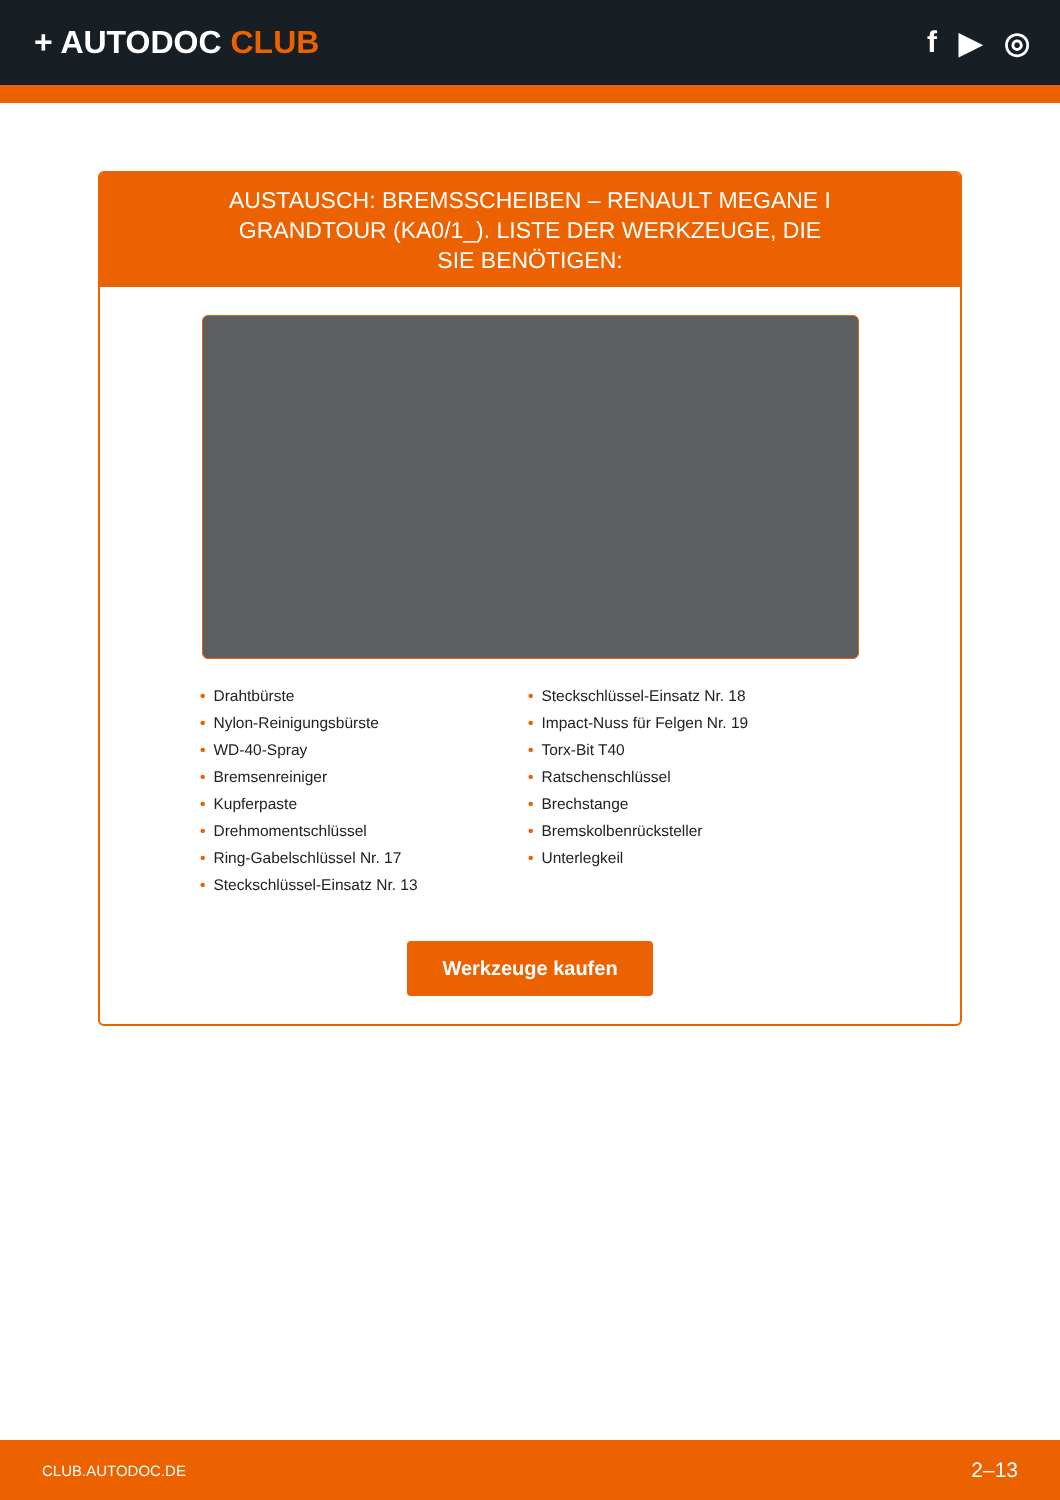+ AUTODOC CLUB f ▶ ◎
AUSTAUSCH: BREMSSCHEIBEN – RENAULT MEGANE I GRANDTOUR (KA0/1_). LISTE DER WERKZEUGE, DIE SIE BENÖTIGEN:
• Drahtbürste
• Nylon-Reinigungsbürste
• WD-40-Spray
• Bremsenreiniger
• Kupferpaste
• Drehmomentschlüssel
• Ring-Gabelschlüssel Nr. 17
• Steckschlüssel-Einsatz Nr. 13
• Steckschlüssel-Einsatz Nr. 18
• Impact-Nuss für Felgen Nr. 19
• Torx-Bit T40
• Ratschenschlüssel
• Brechstange
• Bremskolbenrücksteller
• Unterlegkeil
Werkzeuge kaufen
CLUB.AUTODOC.DE 2–13